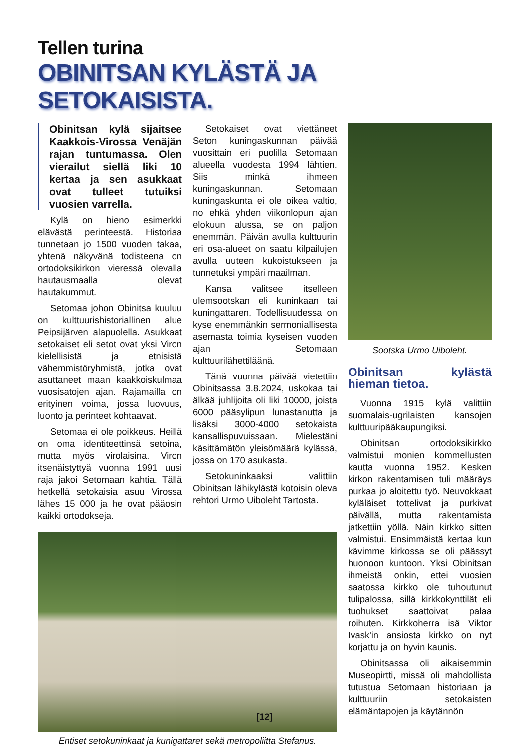Tellen turina
OBINITSAN KYLÄSTÄ JA SETOKAISISTA.
Obinitsan kylä sijaitsee Kaakkois-Virossa Venäjän rajan tuntumassa. Olen vierailut siellä liki 10 kertaa ja sen asukkaat ovat tulleet tutuiksi vuosien varrella.
Kylä on hieno esimerkki elävästä perinteestä. Historiaa tunnetaan jo 1500 vuoden takaa, yhtenä näkyvänä todisteena on ortodoksikirkon vieressä olevalla hautausmaalla olevat hautakummut.
Setomaa johon Obinitsa kuuluu on kulttuurishistoriallinen alue Peipsijärven alapuolella. Asukkaat setokaiset eli setot ovat yksi Viron kielellisistä ja etnisistä vähemmistöryhmistä, jotka ovat asuttaneet maan kaakkoiskulmaa vuosisatojen ajan. Rajamailla on erityinen voima, jossa luovuus, luonto ja perinteet kohtaavat.
Setomaa ei ole poikkeus. Heillä on oma identiteettinsä setoina, mutta myös virolaisina. Viron itsenäistyttyä vuonna 1991 uusi raja jakoi Setomaan kahtia. Tällä hetkellä setokaisia asuu Virossa lähes 15 000 ja he ovat pääosin kaikki ortodokseja.
Setokaiset ovat viettäneet Seton kuningaskunnan päivää vuosittain eri puolilla Setomaan alueella vuodesta 1994 lähtien. Siis minkä ihmeen kuningaskunnan. Setomaan kuningaskunta ei ole oikea valtio, no ehkä yhden viikonlopun ajan elokuun alussa, se on paljon enemmän. Päivän avulla kulttuurin eri osa-alueet on saatu kilpailujen avulla uuteen kukoistukseen ja tunnetuksi ympäri maailman.
Kansa valitsee itselleen ulemsootskan eli kuninkaan tai kuningattaren. Todellisuudessa on kyse enemmänkin sermoniallisesta asemasta toimia kyseisen vuoden ajan Setomaan kulttuurilähettiläänä.
Tänä vuonna päivää vietettiin Obinitsassa 3.8.2024, uskokaa tai älkää juhlijoita oli liki 10000, joista 6000 pääsylipun lunastanutta ja lisäksi 3000-4000 setokaista kansallispuvuissaan. Mielestäni käsittämätön yleisömäärä kylässä, jossa on 170 asukasta.
Setokuninkaaksi valittiin Obinitsan lähikylästä kotoisin oleva rehtori Urmo Uiboleht Tartosta.
Entiset setokuninkaat ja kunigattaret sekä metropoliitta Stefanus.
Sootska Urmo Uiboleht.
Obinitsan kylästä hieman tietoa.
Vuonna 1915 kylä valittiin suomalais-ugrilaisten kansojen kulttuuripääkaupungiksi.
Obinitsan ortodoksikirkko valmistui monien kommellusten kautta vuonna 1952. Kesken kirkon rakentamisen tuli määräys purkaa jo aloitettu työ. Neuvokkaat kyläläiset tottelivat ja purkivat päivällä, mutta rakentamista jatkettiin yöllä. Näin kirkko sitten valmistui. Ensimmäistä kertaa kun kävimme kirkossa se oli päässyt huonoon kuntoon. Yksi Obinitsan ihmeistä onkin, ettei vuosien saatossa kirkko ole tuhoutunut tulipalossa, sillä kirkkokynttilät eli tuohukset saattoivat palaa roihuten. Kirkkoherra isä Viktor Ivask'in ansiosta kirkko on nyt korjattu ja on hyvin kaunis.
Obinitsassa oli aikaisemmin Museopirtti, missä oli mahdollista tutustua Setomaan historiaan ja kulttuuriin setokaisten elämäntapojen ja käytännön
[12]